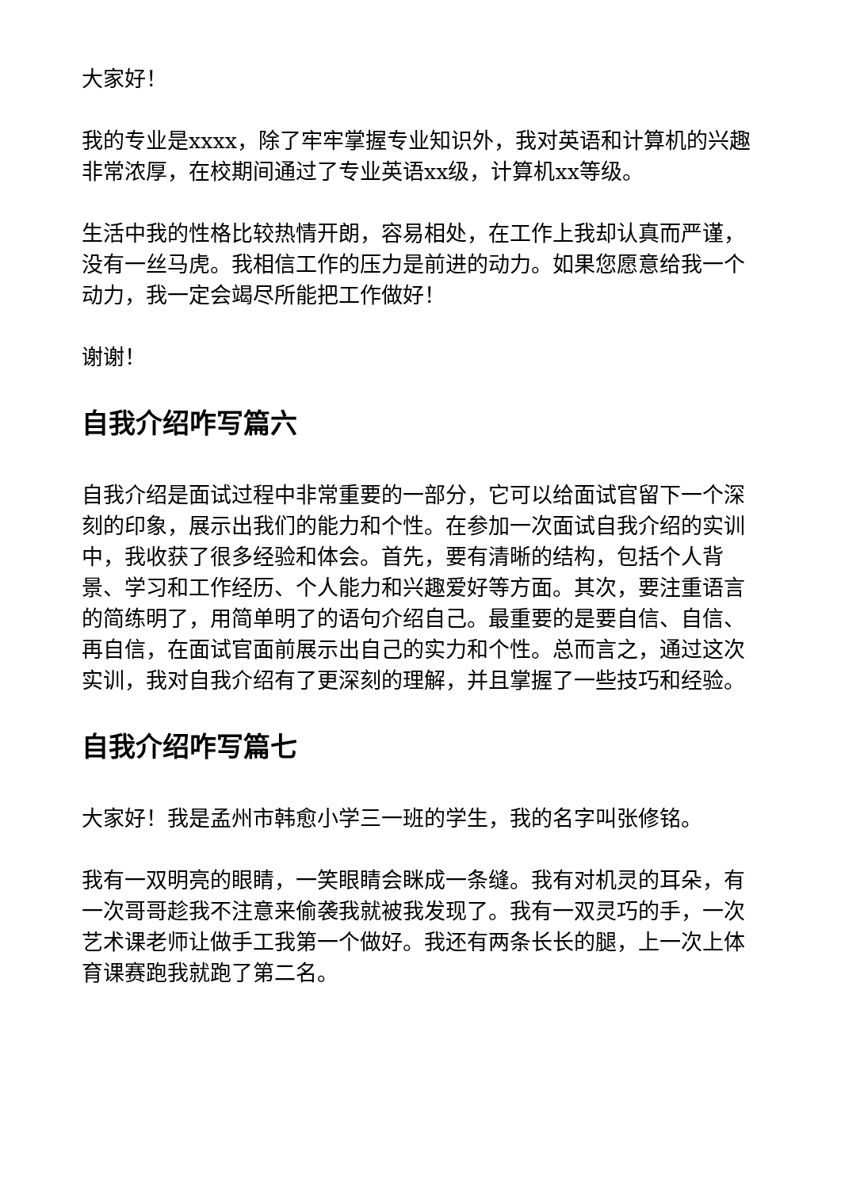大家好！
我的专业是xxxx，除了牢牢掌握专业知识外，我对英语和计算机的兴趣非常浓厚，在校期间通过了专业英语xx级，计算机xx等级。
生活中我的性格比较热情开朗，容易相处，在工作上我却认真而严谨，没有一丝马虎。我相信工作的压力是前进的动力。如果您愿意给我一个动力，我一定会竭尽所能把工作做好！
谢谢！
自我介绍咋写篇六
自我介绍是面试过程中非常重要的一部分，它可以给面试官留下一个深刻的印象，展示出我们的能力和个性。在参加一次面试自我介绍的实训中，我收获了很多经验和体会。首先，要有清晰的结构，包括个人背景、学习和工作经历、个人能力和兴趣爱好等方面。其次，要注重语言的简练明了，用简单明了的语句介绍自己。最重要的是要自信、自信、再自信，在面试官面前展示出自己的实力和个性。总而言之，通过这次实训，我对自我介绍有了更深刻的理解，并且掌握了一些技巧和经验。
自我介绍咋写篇七
大家好！我是孟州市韩愈小学三一班的学生，我的名字叫张修铭。
我有一双明亮的眼睛，一笑眼睛会眯成一条缝。我有对机灵的耳朵，有一次哥哥趁我不注意来偷袭我就被我发现了。我有一双灵巧的手，一次艺术课老师让做手工我第一个做好。我还有两条长长的腿，上一次上体育课赛跑我就跑了第二名。